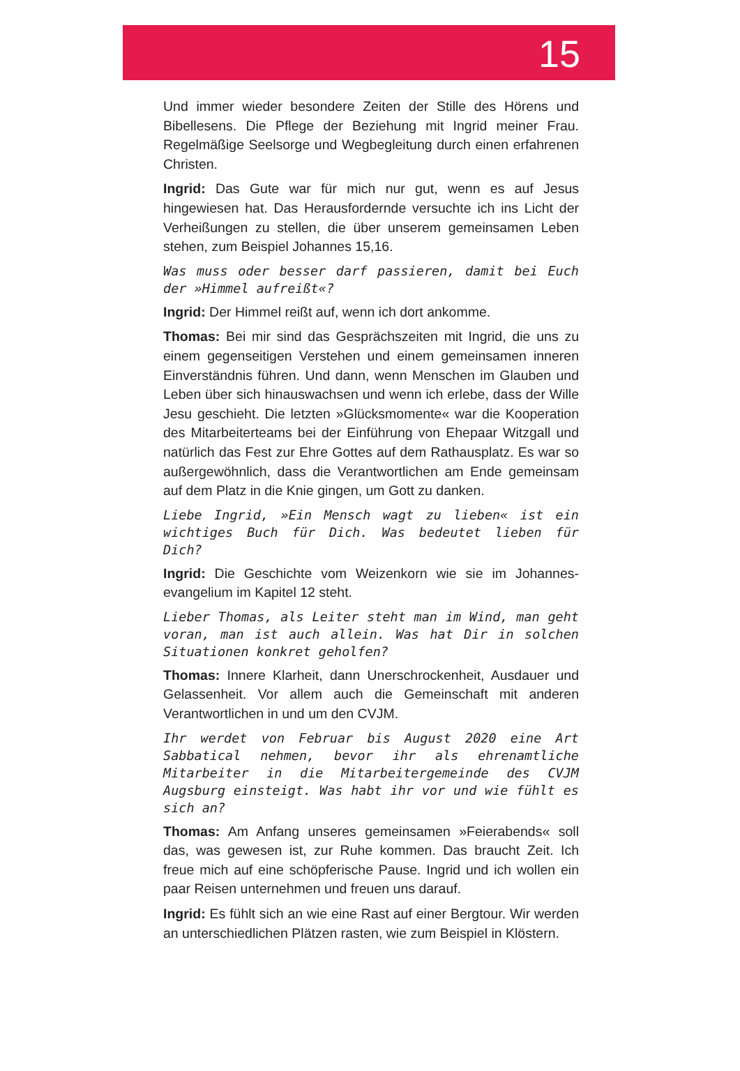15
Und immer wieder besondere Zeiten der Stille des Hörens und Bibellesens. Die Pflege der Beziehung mit Ingrid meiner Frau. Regelmäßige Seelsorge und Wegbegleitung durch einen erfahrenen Christen.
Ingrid: Das Gute war für mich nur gut, wenn es auf Jesus hingewiesen hat. Das Herausfordernde versuchte ich ins Licht der Verheißungen zu stellen, die über unserem gemeinsamen Leben stehen, zum Beispiel Johannes 15,16.
Was muss oder besser darf passieren, damit bei Euch der »Himmel aufreißt«?
Ingrid: Der Himmel reißt auf, wenn ich dort ankomme.
Thomas: Bei mir sind das Gesprächszeiten mit Ingrid, die uns zu einem gegenseitigen Verstehen und einem gemeinsamen inneren Einverständnis führen. Und dann, wenn Menschen im Glauben und Leben über sich hinauswachsen und wenn ich erlebe, dass der Wille Jesu geschieht. Die letzten »Glücksmomente« war die Kooperation des Mitarbeiterteams bei der Einführung von Ehepaar Witzgall und natürlich das Fest zur Ehre Gottes auf dem Rathausplatz. Es war so außergewöhnlich, dass die Verant­wortlichen am Ende gemeinsam auf dem Platz in die Knie gingen, um Gott zu danken.
Liebe Ingrid, »Ein Mensch wagt zu lieben« ist ein wichtiges Buch für Dich. Was bedeutet lieben für Dich?
Ingrid: Die Geschichte vom Weizenkorn wie sie im Johannes­evangelium im Kapitel 12 steht.
Lieber Thomas, als Leiter steht man im Wind, man geht voran, man ist auch allein. Was hat Dir in solchen Situationen konkret geholfen?
Thomas: Innere Klarheit, dann Unerschrockenheit, Ausdauer und Gelassenheit. Vor allem auch die Gemeinschaft mit anderen Verantwortlichen in und um den CVJM.
Ihr werdet von Februar bis August 2020 eine Art Sabbatical nehmen, bevor ihr als ehrenamtliche Mitarbeiter in die Mitarbeitergemeinde des CVJM Augsburg einsteigt. Was habt ihr vor und wie fühlt es sich an?
Thomas: Am Anfang unseres gemeinsamen »Feierabends« soll das, was gewesen ist, zur Ruhe kommen. Das braucht Zeit. Ich freue mich auf eine schöpferische Pause. Ingrid und ich wollen ein paar Reisen unternehmen und freuen uns darauf.
Ingrid: Es fühlt sich an wie eine Rast auf einer Bergtour. Wir werden an unterschiedlichen Plätzen rasten, wie zum Beispiel in Klöstern.